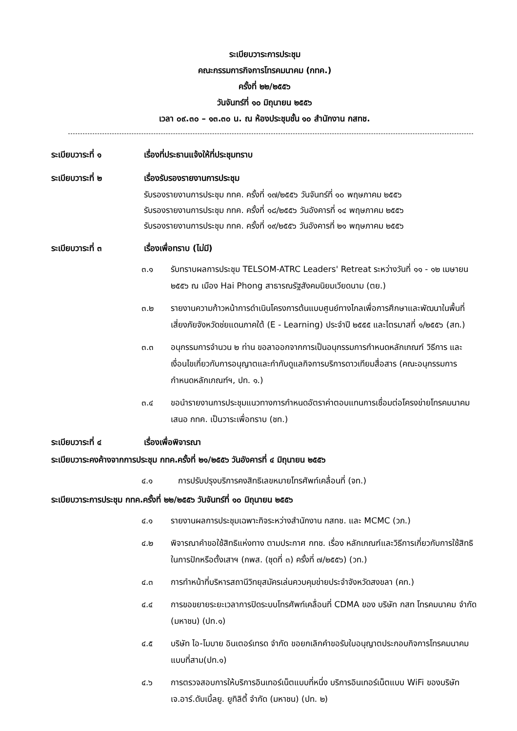ระเบียบวาระการประชุม
คณะกรรมการกิจการโทรคมนาคม (กทค.)
ครั้งที่ ๒๒/๒๕๕๖
วันจันทร์ที่ ๑๐ มิถุนายน ๒๕๕๖
เวลา ๐๙.๓๐ – ๑๓.๓๐ น. ณ ห้องประชุมชั้น ๑๐ สำนักงาน กสทช.
ระเบียบวาระที่ ๑ เรื่องที่ประธานแจ้งให้ที่ประชุมทราบ
ระเบียบวาระที่ ๒ เรื่องรับรองรายงานการประชุม
รับรองรายงานการประชุม กทค. ครั้งที่ ๑๗/๒๕๕๖ วันจันทร์ที่ ๑๐ พฤษภาคม ๒๕๕๖
รับรองรายงานการประชุม กทค. ครั้งที่ ๑๘/๒๕๕๖ วันอังคารที่ ๑๔ พฤษภาคม ๒๕๕๖
รับรองรายงานการประชุม กทค. ครั้งที่ ๑๙/๒๕๕๖ วันอังคารที่ ๒๑ พฤษภาคม ๒๕๕๖
ระเบียบวาระที่ ๓ เรื่องเพื่อทราบ (ไม่มี)
๓.๑ รับทราบผลการประชุม TELSOM-ATRC Leaders' Retreat ระหว่างวันที่ ๑๑ - ๑๒ เมษายน ๒๕๕๖ ณ เมือง Hai Phong สาธารณรัฐสังคมนิยมเวียดนาม (ตย.)
๓.๒ รายงานความก้าวหน้าการดำเนินโครงการต้นแบบศูนย์ทางไกลเพื่อการศึกษาและพัฒนาในพื้นที่เสี่ยงภัยจังหวัดช่ยแดนภาคใต้ (E - Learning) ประจำปี ๒๕๕๕ และไตรมาสที่ ๑/๒๕๕๖ (สท.)
๓.๓ อนุกรรมการจำนวน ๒ ท่าน ขอลาออกจากการเป็นอนุกรรมการกำหนดหลักเกณฑ์ วิธีการ และเงื่อนไขเกี่ยวกับการอนุญาตและกำกับดูแลกิจการบริการดาวเทียมสื่อสาร (คณะอนุกรรมการกำหนดหลักเกณฑ์ฯ, ปท. ๑.)
๓.๔ ขอนำรายงานการประชุมแนวทางการกำหนดอัตราค่าตอบแทนการเชื่อมต่อโครงข่ายโทรคมนาคมเสนอ กทค. เป็นวาระเพื่อทราบ (ชท.)
ระเบียบวาระที่ ๔ เรื่องเพื่อพิจารณา
ระเบียบวาระคงค้างจากการประชุม กทค.ครั้งที่ ๒๑/๒๕๕๖ วันอังคารที่ ๔ มิถุนายน ๒๕๕๖
๔.๑ การปรับปรุงบริการคงสิทธิเลขหมายโทรศัพท์เคลื่อนที่ (จท.)
ระเบียบวาระการประชุม กทค.ครั้งที่ ๒๒/๒๕๕๖ วันจันทร์ที่ ๑๐ มิถุนายน ๒๕๕๖
๔.๑ รายงานผลการประชุมเฉพาะกิจระหว่างสำนักงาน กสทช. และ MCMC (วภ.)
๔.๒ พิจารณาคำขอใช้สิทธิแห่งทาง ตามประกาศ กทช. เรื่อง หลักเกณฑ์และวิธีการเกี่ยวกับการใช้สิทธิในการปักหรือตั้งเสาฯ (กพส. (ชุดที่ ๓) ครั้งที่ ๗/๒๕๕๖) (วท.)
๔.๓ การทำหน้าที่บริหารสถานีวิทยุสมัครเล่นควบคุมข่ายประจำจังหวัดสงขลา (คท.)
๔.๔ การขอขยายระยะเวลาการปิดระบบโทรศัพท์เคลื่อนที่ CDMA ของ บริษัท กสท โทรคมนาคม จำกัด (มหาชน) (ปท.๑)
๔.๕ บริษัท ไอ-โมบาย อินเตอร์เทรด จำกัด ขอยกเลิกคำขอรับใบอนุญาตประกอบกิจการโทรคมนาคม แบบที่สาม(ปท.๑)
๔.๖ การตรวจสอบการให้บริการอินเทอร์เน็ตแบบที่หนึ่ง บริการอินเทอร์เน็ตแบบ WiFi ของบริษัท เจ.อาร์.ดับเบิ้ลยู. ยูทิลิตี้ จำกัด (มหาชน) (ปท. ๒)